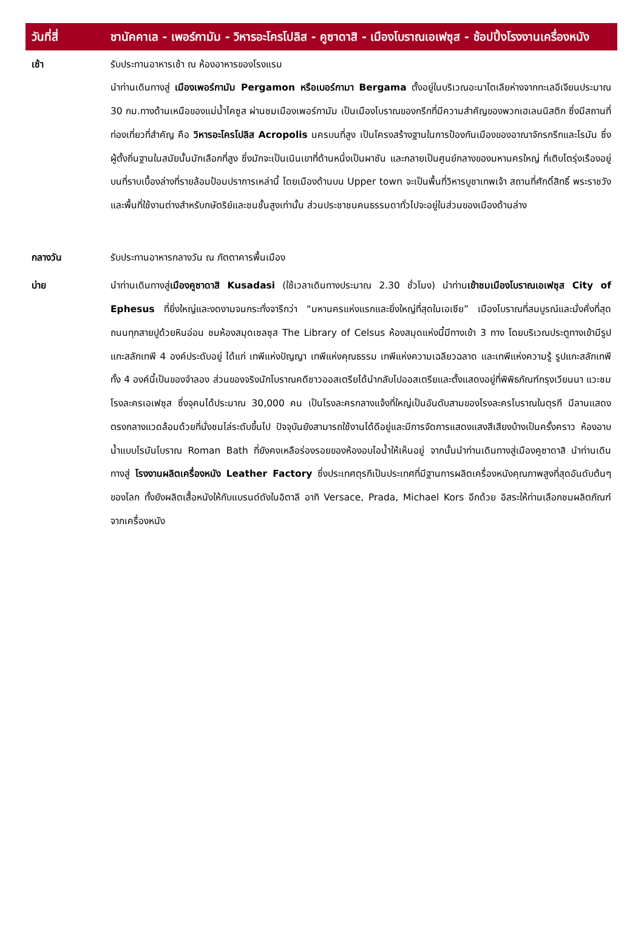| วันที่สี่ | ชานัคคาเล - เพอร์กามัม - วิหารอะโครโปลิส - คูซาดาสิ - เมืองโบราณเอเฟซุส - ช้อปปิ้งโรงงานเครื่องหนัง |
| --- | --- |
| เช้า | รับประทานอาหารเช้า ณ ห้องอาหารของโรงแรม นำท่านเดินทางสู่ เมืองเพอร์กามัม Pergamon หรือเบอร์กามา Bergama ตั้งอยู่ในบริเวณอะนาโตเลียห่างจากทะเลอีเจียนประมาณ 30 กม.ทางด้านเหนือของแม่น้ำไคซูส ผ่านชมเมืองเพอร์กามัม เป็นเมืองโบราณของกรีกที่มีความสำคัญของพวกเฮเลนนิสติก ซึ่งมีสถานที่ท่องเที่ยวที่สำคัญ คือ วิหารอะโครโปลิส Acropolis นครบนที่สูง เป็นโครงสร้างฐานในการป้องกันเมืองของอาณาจักรกรีกและโรมัน ซึ่งผู้ตั้งถิ่นฐานในสมัยนั้นมักเลือกที่สูง ซึ่งมักจะเป็นเนินเขาที่ด้านหนึ่งเป็นผาชัน และกลายเป็นศูนย์กลางของมหานครใหญ่ ที่เติบโตรุ่งเรืองอยู่บนที่ราบเบื้องล่างที่รายล้อมป้อมปราการเหล่านี้ โดยเมืองด้านบน Upper town จะเป็นพื้นที่วิหารบูชาเทพเจ้า สถานที่ศักดิ์สิทธิ์ พระราชวังและพื้นที่ใช้งานต่างสำหรับกษัตริย์และชนชั้นสูงเท่านั้น ส่วนประชาชนคนธรรมดาทั่วไปจะอยู่ในส่วนของเมืองด้านล่าง |
| กลางวัน | รับประทานอาหารกลางวัน ณ ภัตตาคารพื้นเมือง |
| บ่าย | นำท่านเดินทางสู่ เมืองคูซาดาสิ Kusadasi (ใช้เวลาเดินทางประมาณ 2.30 ชั่วโมง) นำท่าน เข้าชมเมืองโบราณเอเฟซุส City of Ephesus ที่ยิ่งใหญ่และงดงามจนกระทั่งจารึกว่า “มหานครแห่งแรกและยิ่งใหญ่ที่สุดในเอเซีย” เมืองโบราณที่สมบูรณ์และมั่งคั่งที่สุด ถนนทุกสายปูด้วยหินอ่อน ชมห้องสมุดเซลซุส The Library of Celsus ห้องสมุดแห่งนี้มีทางเข้า 3 ทาง โดยบริเวณประตูทางเข้ามีรูปแกะสลักเทพี 4 องค์ประดับอยู่ ได้แก่ เทพีแห่งปัญญา เทพีแห่งคุณธรรม เทพีแห่งความเฉลียวฉลาด และเทพีแห่งความรู้ รูปแกะสลักเทพีทั้ง 4 องค์นี้เป็นของจำลอง ส่วนของจริงนักโบราณคดีชาวออสเตรียได้นำกลับไปออสเตรียและตั้งแสดงอยู่ที่พิพิธภัณฑ์กรุงเวียนนา แวะชมโรงละครเอเฟซุส ซึ่งจุคนได้ประมาณ 30,000 คน เป็นโรงละครกลางแจ้งที่ใหญ่เป็นอันดับสามของโรงละครโบราณในตุรกี มีลานแสดงตรงกลางแวดล้อมด้วยที่นั่งชมไล่ระดับขึ้นไป ปัจจุบันยังสามารถใช้งานได้ดีอยู่และมีการจัดการแสดงแสงสีเสียงบ้างเป็นครั้งคราว ห้องอาบน้ำแบบโรมันโบราณ Roman Bath ที่ยังคงเหลือร่องรอยของห้องอบไอน้ำให้เห็นอยู่ จากนั้นนำท่านเดินทางสู่เมืองคูซาดาสิ นำท่านเดินทางสู่ โรงงานผลิตเครื่องหนัง Leather Factory ซึ่งประเทศตุรกีเป็นประเทศที่มีฐานการผลิตเครื่องหนังคุณภาพสูงที่สุดอันดับต้นๆ ของโลก ทั้งยังผลิตเสื้อหนังให้กับแบรนด์ดังในอิตาลี อาทิ Versace, Prada, Michael Kors อีกด้วย อิสระให้ท่านเลือกชมผลิตภัณฑ์จากเครื่องหนัง |